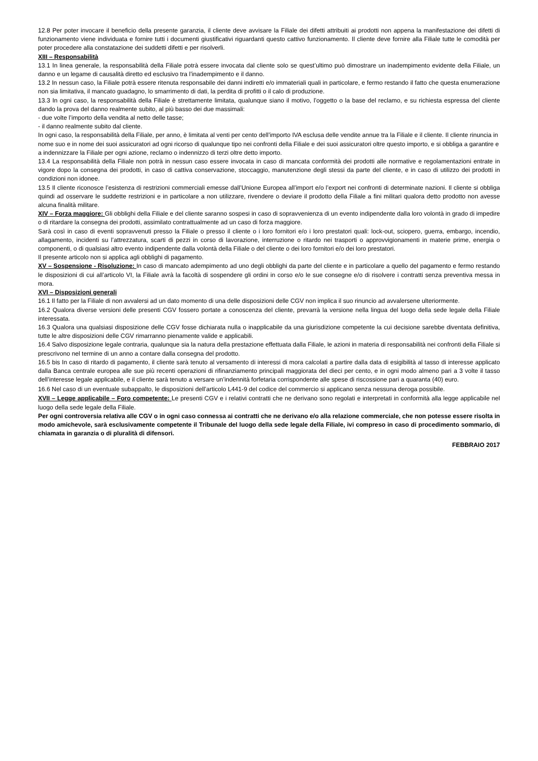12.8 Per poter invocare il beneficio della presente garanzia, il cliente deve avvisare la Filiale dei difetti attribuiti ai prodotti non appena la manifestazione dei difetti di funzionamento viene individuata e fornire tutti i documenti giustificativi riguardanti questo cattivo funzionamento. Il cliente deve fornire alla Filiale tutte le comodità per poter procedere alla constatazione dei suddetti difetti e per risolverli.
XIII – Responsabilità
13.1 In linea generale, la responsabilità della Filiale potrà essere invocata dal cliente solo se quest’ultimo può dimostrare un inadempimento evidente della Filiale, un danno e un legame di causalità diretto ed esclusivo tra l’inadempimento e il danno.
13.2 In nessun caso, la Filiale potrà essere ritenuta responsabile dei danni indiretti e/o immateriali quali in particolare, e fermo restando il fatto che questa enumerazione non sia limitativa, il mancato guadagno, lo smarrimento di dati, la perdita di profitti o il calo di produzione.
13.3 In ogni caso, la responsabilità della Filiale è strettamente limitata, qualunque siano il motivo, l’oggetto o la base del reclamo, e su richiesta espressa del cliente dando la prova del danno realmente subito, al più basso dei due massimali:
- due volte l’importo della vendita al netto delle tasse;
- il danno realmente subito dal cliente.
In ogni caso, la responsabilità della Filiale, per anno, è limitata al venti per cento dell’importo IVA esclusa delle vendite annue tra la Filiale e il cliente. Il cliente rinuncia in nome suo e in nome dei suoi assicuratori ad ogni ricorso di qualunque tipo nei confronti della Filiale e dei suoi assicuratori oltre questo importo, e si obbliga a garantire e a indennizzare la Filiale per ogni azione, reclamo o indennizzo di terzi oltre detto importo.
13.4 La responsabilità della Filiale non potrà in nessun caso essere invocata in caso di mancata conformità dei prodotti alle normative e regolamentazioni entrate in vigore dopo la consegna dei prodotti, in caso di cattiva conservazione, stoccaggio, manutenzione degli stessi da parte del cliente, e in caso di utilizzo dei prodotti in condizioni non idonee.
13.5 Il cliente riconosce l’esistenza di restrizioni commerciali emesse dall’Unione Europea all’import e/o l’export nei confronti di determinate nazioni. Il cliente si obbliga quindi ad osservare le suddette restrizioni e in particolare a non utilizzare, rivendere o deviare il prodotto della Filiale a fini militari qualora detto prodotto non avesse alcuna finalità militare.
XIV – Forza maggiore: Gli obblighi della Filiale e del cliente saranno sospesi in caso di sopravvenienza di un evento indipendente dalla loro volontà in grado di impedire o di ritardare la consegna dei prodotti, assimilato contrattualmente ad un caso di forza maggiore.
Sarà così in caso di eventi sopravvenuti presso la Filiale o presso il cliente o i loro fornitori e/o i loro prestatori quali: lock-out, sciopero, guerra, embargo, incendio, allagamento, incidenti su l’attrezzatura, scarti di pezzi in corso di lavorazione, interruzione o ritardo nei trasporti o approvvigionamenti in materie prime, energia o componenti, o di qualsiasi altro evento indipendente dalla volontà della Filiale o del cliente o dei loro fornitori e/o dei loro prestatori.
Il presente articolo non si applica agli obblighi di pagamento.
XV – Sospensione - Risoluzione: In caso di mancato adempimento ad uno degli obblighi da parte del cliente e in particolare a quello del pagamento e fermo restando le disposizioni di cui all’articolo VI, la Filiale avrà la facoltà di sospendere gli ordini in corso e/o le sue consegne e/o di risolvere i contratti senza preventiva messa in mora.
XVI – Disposizioni generali
16.1 Il fatto per la Filiale di non avvalersi ad un dato momento di una delle disposizioni delle CGV non implica il suo rinuncio ad avvalersene ulteriormente.
16.2 Qualora diverse versioni delle presenti CGV fossero portate a conoscenza del cliente, prevarrà la versione nella lingua del luogo della sede legale della Filiale interessata.
16.3 Qualora una qualsiasi disposizione delle CGV fosse dichiarata nulla o inapplicabile da una giurisdizione competente la cui decisione sarebbe diventata definitiva, tutte le altre disposizioni delle CGV rimarranno pienamente valide e applicabili.
16.4 Salvo disposizione legale contraria, qualunque sia la natura della prestazione effettuata dalla Filiale, le azioni in materia di responsabilità nei confronti della Filiale si prescrivono nel termine di un anno a contare dalla consegna del prodotto.
16.5 bis In caso di ritardo di pagamento, il cliente sarà tenuto al versamento di interessi di mora calcolati a partire dalla data di esigibilità al tasso di interesse applicato dalla Banca centrale europea alle sue più recenti operazioni di rifinanziamento principali maggiorata del dieci per cento, e in ogni modo almeno pari a 3 volte il tasso dell’interesse legale applicabile, e il cliente sarà tenuto a versare un’indennità forfetaria corrispondente alle spese di riscossione pari a quaranta (40) euro.
16.6 Nel caso di un eventuale subappalto, le disposizioni dell’articolo L441-9 del codice del commercio si applicano senza nessuna deroga possibile.
XVII – Legge applicabile – Foro competente: Le presenti CGV e i relativi contratti che ne derivano sono regolati e interpretati in conformità alla legge applicabile nel luogo della sede legale della Filiale.
Per ogni controversia relativa alle CGV o in ogni caso connessa ai contratti che ne derivano e/o alla relazione commerciale, che non potesse essere risolta in modo amichevole, sarà esclusivamente competente il Tribunale del luogo della sede legale della Filiale, ivi compreso in caso di procedimento sommario, di chiamata in garanzia o di pluralità di difensori.
FEBBRAIO 2017